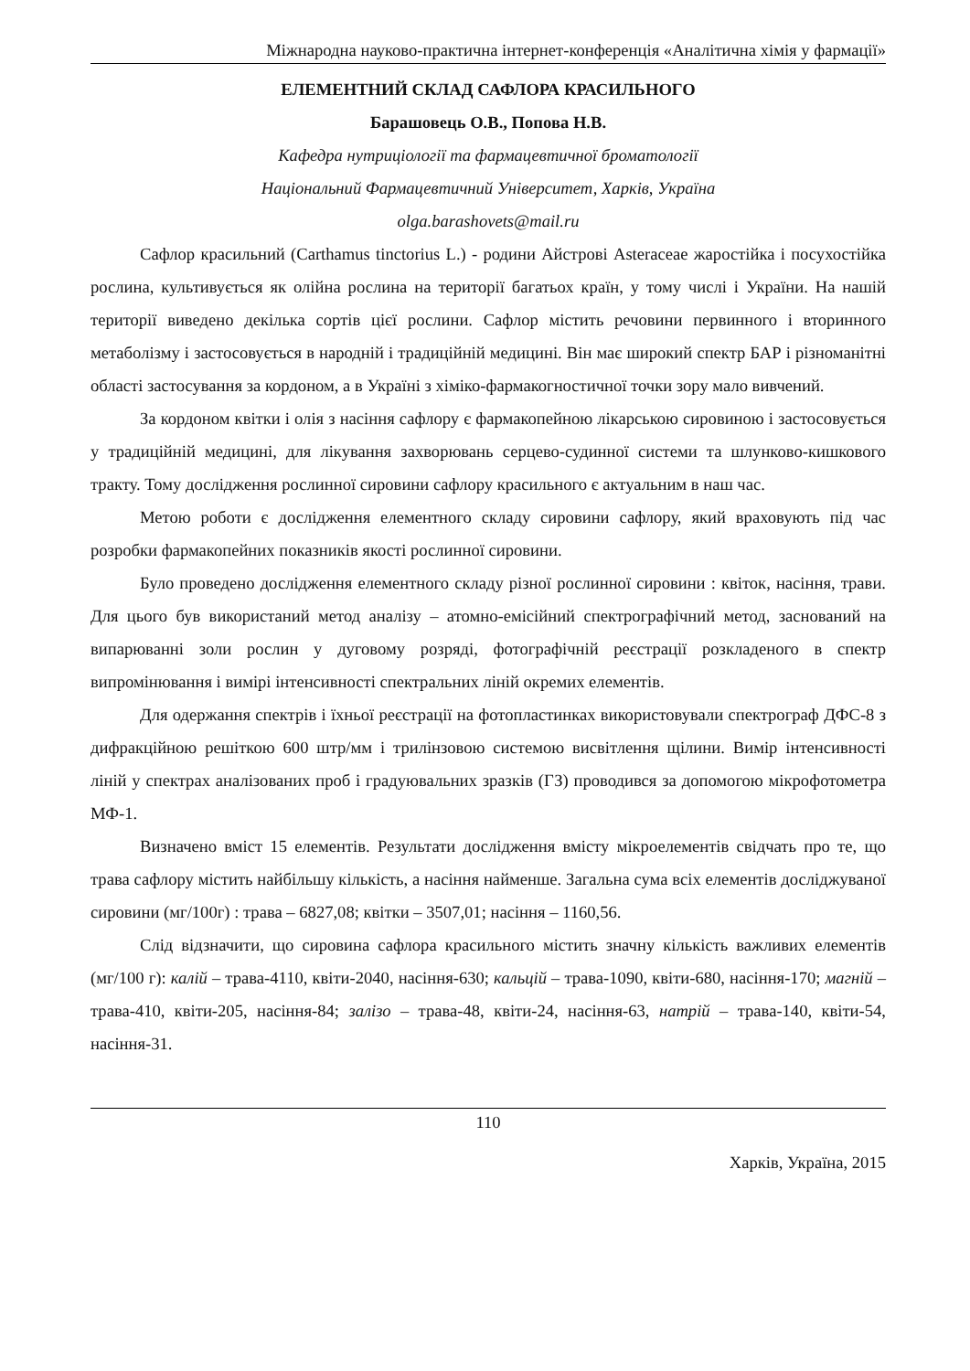Міжнародна науково-практична інтернет-конференція «Аналітична хімія у фармації»
ЕЛЕМЕНТНИЙ СКЛАД САФЛОРА КРАСИЛЬНОГО
Барашовець О.В., Попова Н.В.
Кафедра нутриціології та фармацевтичної броматології
Національний Фармацевтичний Університет, Харків, Україна
olga.barashovets@mail.ru
Сафлор красильний (Carthamus tinctorius L.) - родини Айстрові Asteraceae жаростійка і посухостійка рослина, культивується як олійна рослина на території багатьох країн, у тому числі і України. На нашій території виведено декілька сортів цієї рослини. Сафлор містить речовини первинного і вторинного метаболізму і застосовується в народній і традиційній медицині. Він має широкий спектр БАР і різноманітні області застосування за кордоном, а в Україні з хіміко-фармакогностичної точки зору мало вивчений.
За кордоном квітки і олія з насіння сафлору є фармакопейною лікарською сировиною і застосовується у традиційній медицині, для лікування захворювань серцево-судинної системи та шлунково-кишкового тракту. Тому дослідження рослинної сировини сафлору красильного є актуальним в наш час.
Метою роботи є дослідження елементного складу сировини сафлору, який враховують під час розробки фармакопейних показників якості рослинної сировини.
Було проведено дослідження елементного складу різної рослинної сировини : квіток, насіння, трави. Для цього був використаний метод аналізу – атомно-емісійний спектрографічний метод, заснований на випарюванні золи рослин у дуговому розряді, фотографічній реєстрації розкладеного в спектр випромінювання і вимірі інтенсивності спектральних ліній окремих елементів.
Для одержання спектрів і їхньої реєстрації на фотопластинках використовували спектрограф ДФС-8 з дифракційною решіткою 600 штр/мм і трилінзовою системою висвітлення щілини. Вимір інтенсивності ліній у спектрах аналізованих проб і градуювальних зразків (ГЗ) проводився за допомогою мікрофотометра МФ-1.
Визначено вміст 15 елементів. Результати дослідження вмісту мікроелементів свідчать про те, що трава сафлору містить найбільшу кількість, а насіння найменше. Загальна сума всіх елементів досліджуваної сировини (мг/100г) : трава – 6827,08; квітки – 3507,01; насіння – 1160,56.
Слід відзначити, що сировина сафлора красильного містить значну кількість важливих елементів (мг/100 г): калій – трава-4110, квіти-2040, насіння-630; кальцій – трава-1090, квіти-680, насіння-170; магній – трава-410, квіти-205, насіння-84; залізо – трава-48, квіти-24, насіння-63, натрій – трава-140, квіти-54, насіння-31.
110
Харків, Україна, 2015